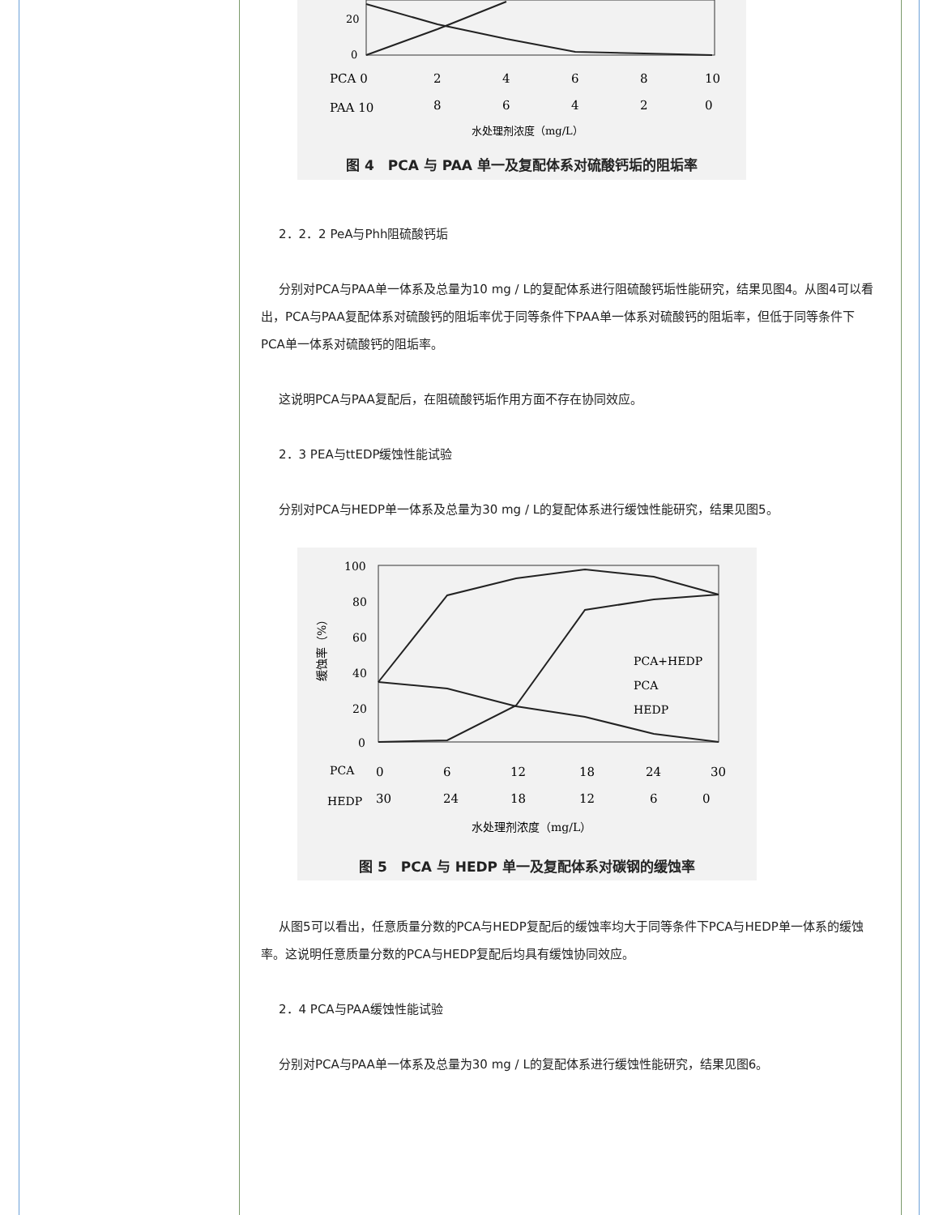20
0
PCA 0
2
4
6
8
10
PAA 10
8
6
4
2
0
水处理剂浓度（mg/L）
图 4　PCA 与 PAA 单一及复配体系对硫酸钙垢的阻垢率
2．2．2 PeA与Phh阻硫酸钙垢
分别对PCA与PAA单一体系及总量为10 mg / L的复配体系进行阻硫酸钙垢性能研究，结果见图4。从图4可以看出，PCA与PAA复配体系对硫酸钙的阻垢率优于同等条件下PAA单一体系对硫酸钙的阻垢率，但低于同等条件下PCA单一体系对硫酸钙的阻垢率。
这说明PCA与PAA复配后，在阻硫酸钙垢作用方面不存在协同效应。
2．3 PEA与ttEDP缓蚀性能试验
分别对PCA与HEDP单一体系及总量为30 mg / L的复配体系进行缓蚀性能研究，结果见图5。
100
80
60
40
20
0
缓蚀率（%）
PCA+HEDP
PCA
HEDP
PCA
0
6
12
18
24
30
HEDP
30
24
18
12
6
0
水处理剂浓度（mg/L）
图 5　PCA 与 HEDP 单一及复配体系对碳钢的缓蚀率
从图5可以看出，任意质量分数的PCA与HEDP复配后的缓蚀率均大于同等条件下PCA与HEDP单一体系的缓蚀率。这说明任意质量分数的PCA与HEDP复配后均具有缓蚀协同效应。
2．4 PCA与PAA缓蚀性能试验
分别对PCA与PAA单一体系及总量为30 mg / L的复配体系进行缓蚀性能研究，结果见图6。